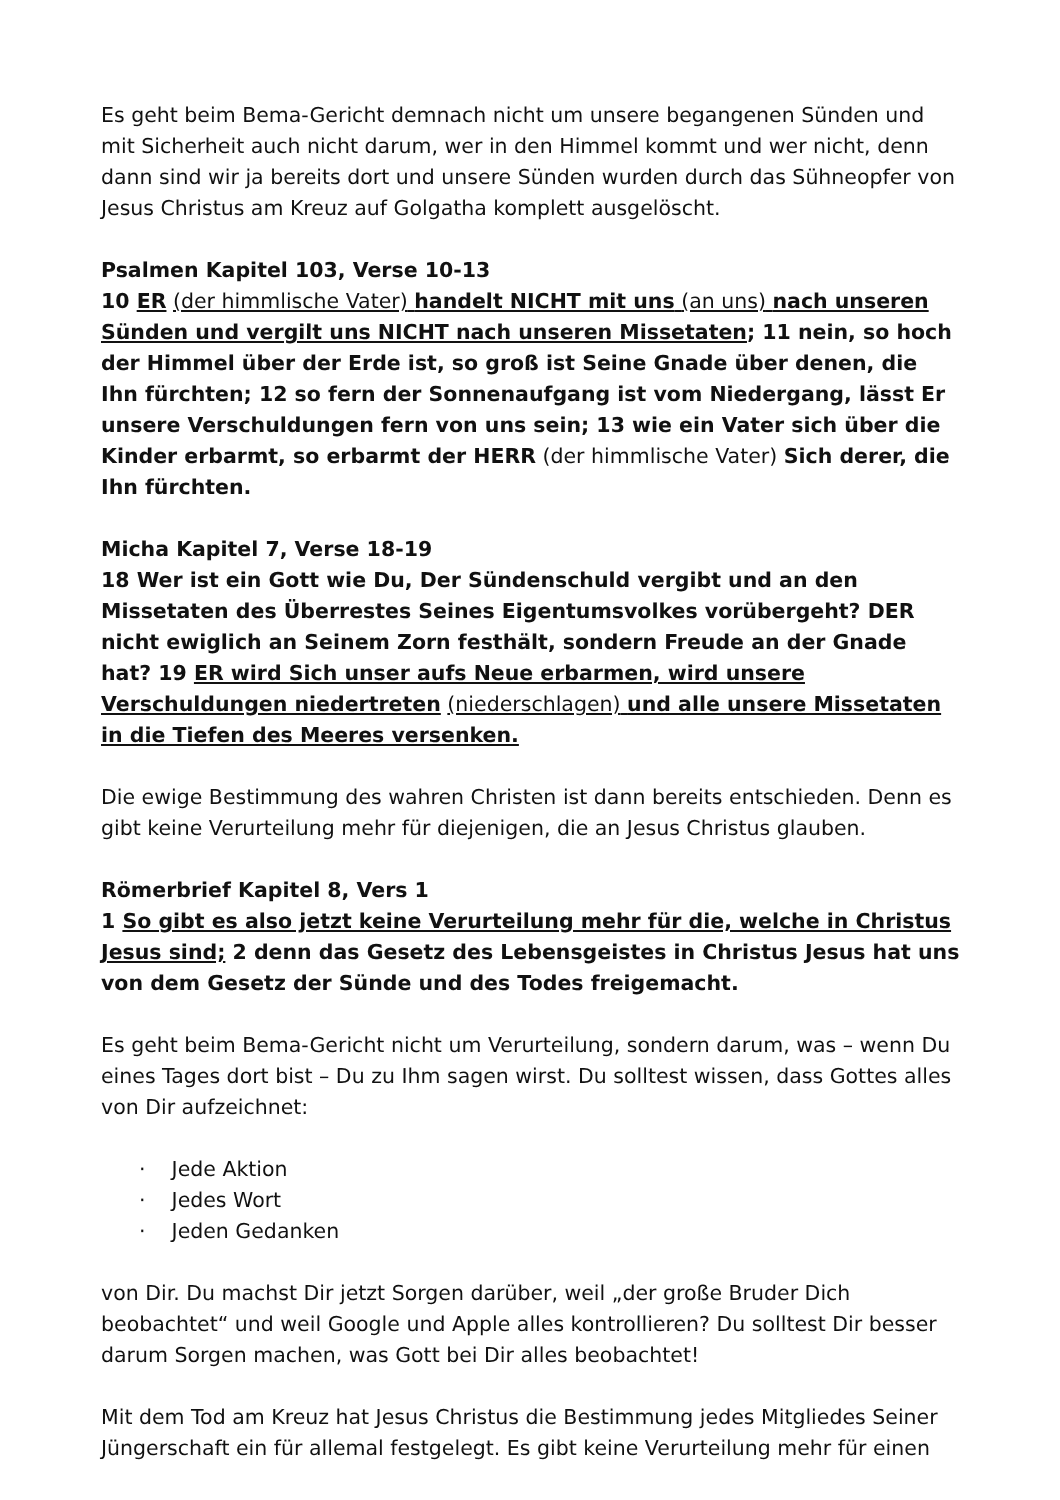Es geht beim Bema-Gericht demnach nicht um unsere begangenen Sünden und mit Sicherheit auch nicht darum, wer in den Himmel kommt und wer nicht, denn dann sind wir ja bereits dort und unsere Sünden wurden durch das Sühneopfer von Jesus Christus am Kreuz auf Golgatha komplett ausgelöscht.
Psalmen Kapitel 103, Verse 10-13
10 ER (der himmlische Vater) handelt NICHT mit uns (an uns) nach unseren Sünden und vergilt uns NICHT nach unseren Missetaten; 11 nein, so hoch der Himmel über der Erde ist, so groß ist Seine Gnade über denen, die Ihn fürchten; 12 so fern der Sonnenaufgang ist vom Niedergang, lässt Er unsere Verschuldungen fern von uns sein; 13 wie ein Vater sich über die Kinder erbarmt, so erbarmt der HERR (der himmlische Vater) Sich derer, die Ihn fürchten.
Micha Kapitel 7, Verse 18-19
18 Wer ist ein Gott wie Du, Der Sündenschuld vergibt und an den Missetaten des Überrestes Seines Eigentumsvolkes vorübergeht? DER nicht ewiglich an Seinem Zorn festhält, sondern Freude an der Gnade hat? 19 ER wird Sich unser aufs Neue erbarmen, wird unsere Verschuldungen niedertreten (niederschlagen) und alle unsere Missetaten in die Tiefen des Meeres versenken.
Die ewige Bestimmung des wahren Christen ist dann bereits entschieden. Denn es gibt keine Verurteilung mehr für diejenigen, die an Jesus Christus glauben.
Römerbrief Kapitel 8, Vers 1
1 So gibt es also jetzt keine Verurteilung mehr für die, welche in Christus Jesus sind; 2 denn das Gesetz des Lebensgeistes in Christus Jesus hat uns von dem Gesetz der Sünde und des Todes freigemacht.
Es geht beim Bema-Gericht nicht um Verurteilung, sondern darum, was – wenn Du eines Tages dort bist – Du zu Ihm sagen wirst. Du solltest wissen, dass Gottes alles von Dir aufzeichnet:
· Jede Aktion
· Jedes Wort
· Jeden Gedanken
von Dir. Du machst Dir jetzt Sorgen darüber, weil „der große Bruder Dich beobachtet“ und weil Google und Apple alles kontrollieren? Du solltest Dir besser darum Sorgen machen, was Gott bei Dir alles beobachtet!
Mit dem Tod am Kreuz hat Jesus Christus die Bestimmung jedes Mitgliedes Seiner Jüngerschaft ein für allemal festgelegt. Es gibt keine Verurteilung mehr für einen